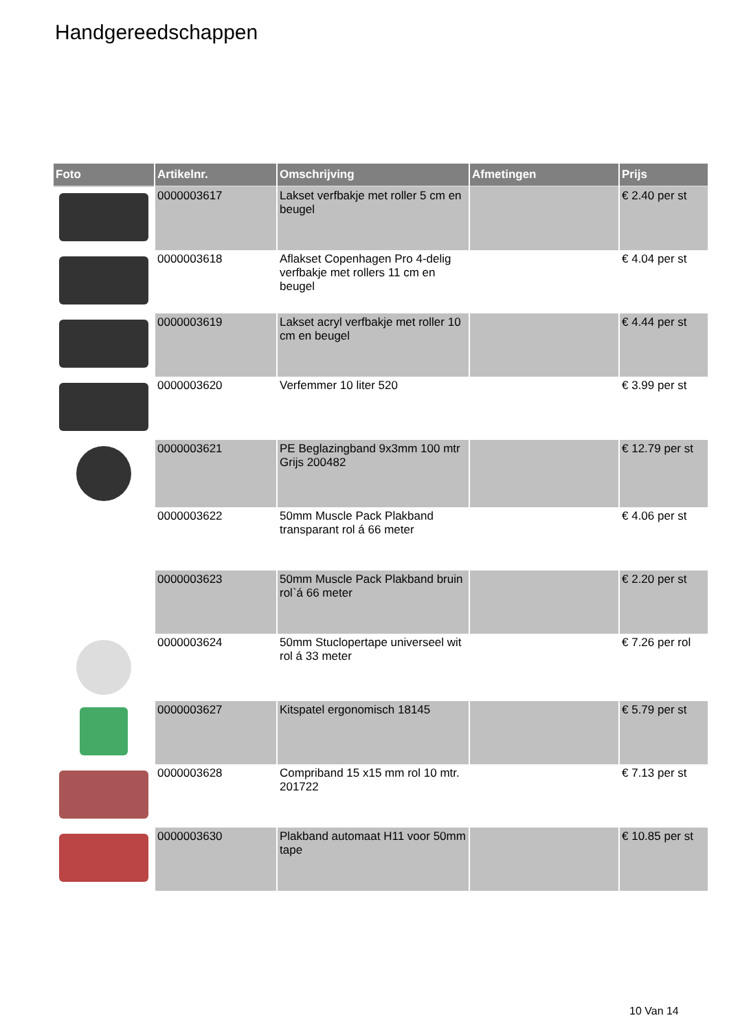Handgereedschappen
| Foto | Artikelnr. | Omschrijving | Afmetingen | Prijs |
| --- | --- | --- | --- | --- |
| | 0000003617 | Lakset verfbakje met roller 5 cm en beugel | | € 2.40 per st |
| | 0000003618 | Aflakset Copenhagen Pro 4-delig verfbakje met rollers 11 cm en beugel | | € 4.04 per st |
| | 0000003619 | Lakset acryl verfbakje met roller 10 cm en beugel | | € 4.44 per st |
| | 0000003620 | Verfemmer 10 liter 520 | | € 3.99 per st |
| | 0000003621 | PE Beglazingband 9x3mm 100 mtr Grijs 200482 | | € 12.79 per st |
| | 0000003622 | 50mm Muscle Pack Plakband transparant rol á 66 meter | | € 4.06 per st |
| | 0000003623 | 50mm Muscle Pack Plakband bruin rol`á 66 meter | | € 2.20 per st |
| | 0000003624 | 50mm Stuclopertape universeel wit rol á 33 meter | | € 7.26 per rol |
| | 0000003627 | Kitspatel ergonomisch 18145 | | € 5.79 per st |
| | 0000003628 | Compriband 15 x15 mm rol 10 mtr. 201722 | | € 7.13 per st |
| | 0000003630 | Plakband automaat H11 voor 50mm tape | | € 10.85 per st |
10 Van 14